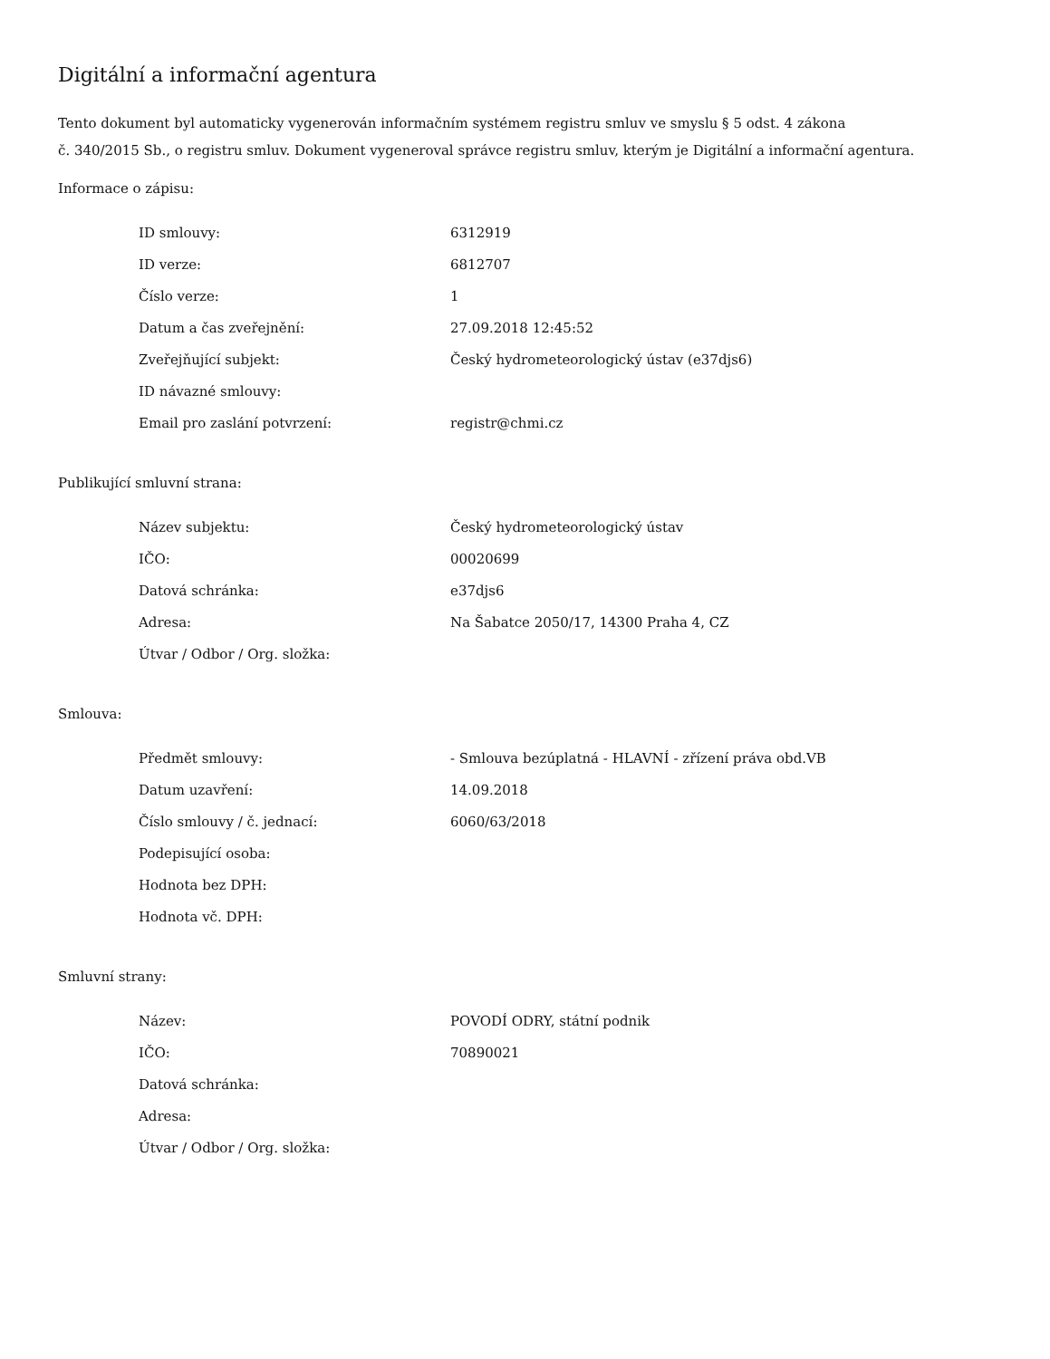Digitální a informační agentura
Tento dokument byl automaticky vygenerován informačním systémem registru smluv ve smyslu § 5 odst. 4 zákona
č. 340/2015 Sb., o registru smluv. Dokument vygeneroval správce registru smluv, kterým je Digitální a informační agentura.
Informace o zápisu:
| ID smlouvy: | 6312919 |
| ID verze: | 6812707 |
| Číslo verze: | 1 |
| Datum a čas zveřejnění: | 27.09.2018 12:45:52 |
| Zveřejňující subjekt: | Český hydrometeorologický ústav (e37djs6) |
| ID návazné smlouvy: | |
| Email pro zaslání potvrzení: | registr@chmi.cz |
Publikující smluvní strana:
| Název subjektu: | Český hydrometeorologický ústav |
| IČO: | 00020699 |
| Datová schránka: | e37djs6 |
| Adresa: | Na Šabatce 2050/17, 14300 Praha 4, CZ |
| Útvar / Odbor / Org. složka: | |
Smlouva:
| Předmět smlouvy: | - Smlouva bezúplatná - HLAVNÍ - zřízení práva obd.VB |
| Datum uzavření: | 14.09.2018 |
| Číslo smlouvy / č. jednací: | 6060/63/2018 |
| Podepisující osoba: | |
| Hodnota bez DPH: | |
| Hodnota vč. DPH: | |
Smluvní strany:
| Název: | POVODÍ ODRY, státní podnik |
| IČO: | 70890021 |
| Datová schránka: | |
| Adresa: | |
| Útvar / Odbor / Org. složka: | |